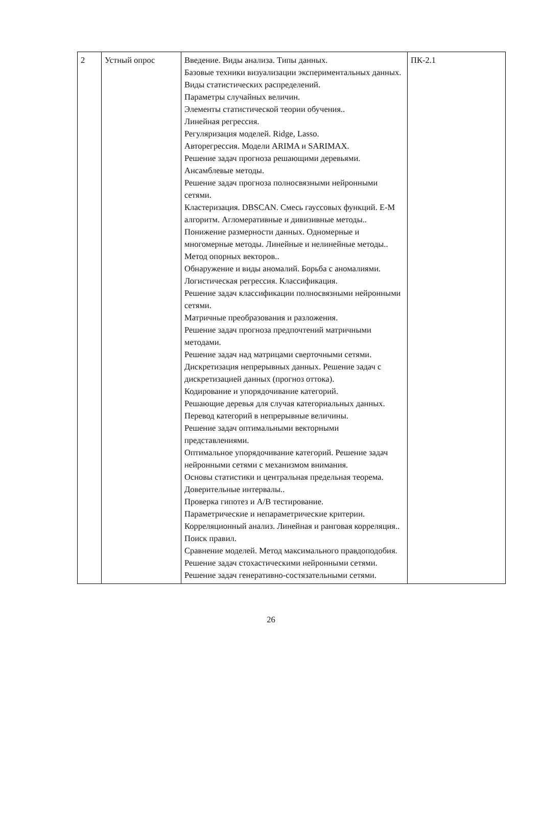| 2 | Устный опрос | Введение. Виды анализа. Типы данных. Базовые техники визуализации экспериментальных данных. Виды статистических распределений. Параметры случайных величин. Элементы статистической теории обучения.. Линейная регрессия. Регуляризация моделей. Ridge, Lasso. Авторегрессия. Модели ARIMA и SARIMAX. Решение задач прогноза решающими деревьями. Ансамблевые методы. Решение задач прогноза полносвязными нейронными сетями. Кластеризация. DBSCAN. Смесь гауссовых функций. E-M алгоритм. Агломеративные и дивизивные методы.. Понижение размерности данных. Одномерные и многомерные методы. Линейные и нелинейные методы.. Метод опорных векторов.. Обнаружение и виды аномалий. Борьба с аномалиями. Логистическая регрессия. Классификация. Решение задач классификации полносвязными нейронными сетями. Матричные преобразования и разложения. Решение задач прогноза предпочтений матричными методами. Решение задач над матрицами сверточными сетями. Дискретизация непрерывных данных. Решение задач с дискретизацией данных (прогноз оттока). Кодирование и упорядочивание категорий. Решающие деревья для случая категориальных данных. Перевод категорий в непрерывные величины. Решение задач оптимальными векторными представлениями. Оптимальное упорядочивание категорий. Решение задач нейронными сетями с механизмом внимания. Основы статистики и центральная предельная теорема. Доверительные интервалы.. Проверка гипотез и A/B тестирование. Параметрические и непараметрические критерии. Корреляционный анализ. Линейная и ранговая корреляция.. Поиск правил. Сравнение моделей. Метод максимального правдоподобия. Решение задач стохастическими нейронными сетями. Решение задач генеративно-состязательными сетями. | ПК-2.1 |
26